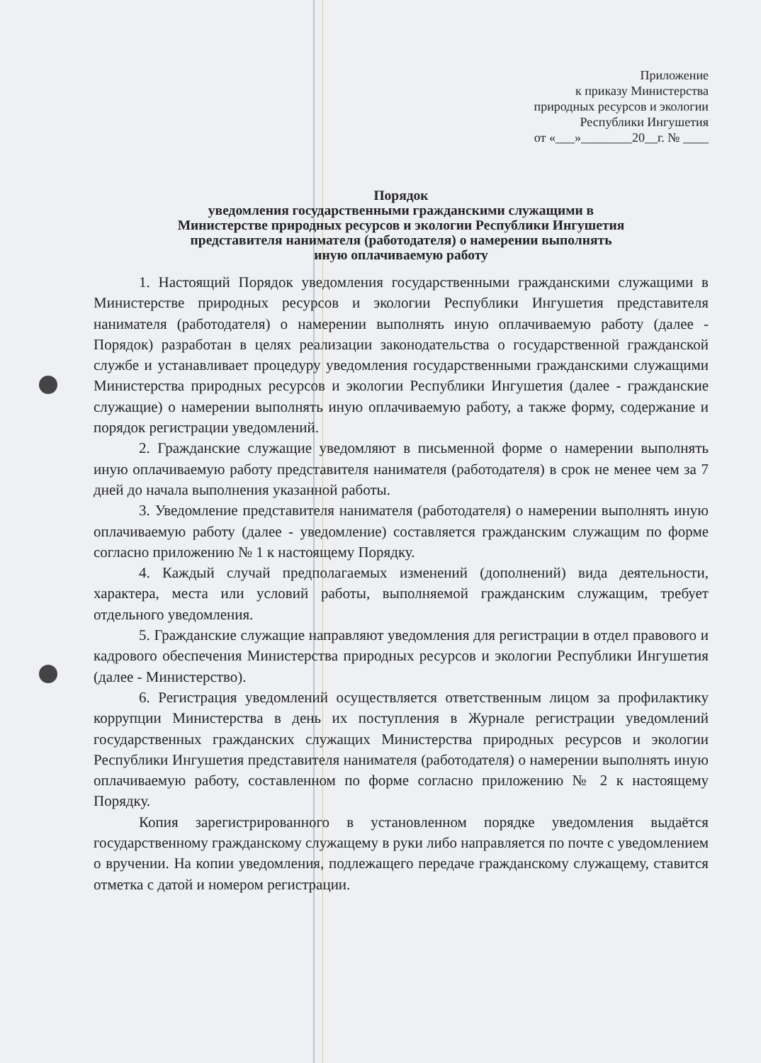Приложение
к приказу Министерства
природных ресурсов и экологии
Республики Ингушетия
от «___»________20__г. № ____
Порядок
уведомления государственными гражданскими служащими в
Министерстве природных ресурсов и экологии Республики Ингушетия
представителя нанимателя (работодателя) о намерении выполнять
иную оплачиваемую работу
1. Настоящий Порядок уведомления государственными гражданскими служащими в Министерстве природных ресурсов и экологии Республики Ингушетия представителя нанимателя (работодателя) о намерении выполнять иную оплачиваемую работу (далее - Порядок) разработан в целях реализации законодательства о государственной гражданской службе и устанавливает процедуру уведомления государственными гражданскими служащими Министерства природных ресурсов и экологии Республики Ингушетия (далее - гражданские служащие) о намерении выполнять иную оплачиваемую работу, а также форму, содержание и порядок регистрации уведомлений.
2. Гражданские служащие уведомляют в письменной форме о намерении выполнять иную оплачиваемую работу представителя нанимателя (работодателя) в срок не менее чем за 7 дней до начала выполнения указанной работы.
3. Уведомление представителя нанимателя (работодателя) о намерении выполнять иную оплачиваемую работу (далее - уведомление) составляется гражданским служащим по форме согласно приложению № 1 к настоящему Порядку.
4. Каждый случай предполагаемых изменений (дополнений) вида деятельности, характера, места или условий работы, выполняемой гражданским служащим, требует отдельного уведомления.
5. Гражданские служащие направляют уведомления для регистрации в отдел правового и кадрового обеспечения Министерства природных ресурсов и экологии Республики Ингушетия (далее - Министерство).
6. Регистрация уведомлений осуществляется ответственным лицом за профилактику коррупции Министерства в день их поступления в Журнале регистрации уведомлений государственных гражданских служащих Министерства природных ресурсов и экологии Республики Ингушетия представителя нанимателя (работодателя) о намерении выполнять иную оплачиваемую работу, составленном по форме согласно приложению № 2 к настоящему Порядку.
Копия зарегистрированного в установленном порядке уведомления выдаётся государственному гражданскому служащему в руки либо направляется по почте с уведомлением о вручении. На копии уведомления, подлежащего передаче гражданскому служащему, ставится отметка с датой и номером регистрации.